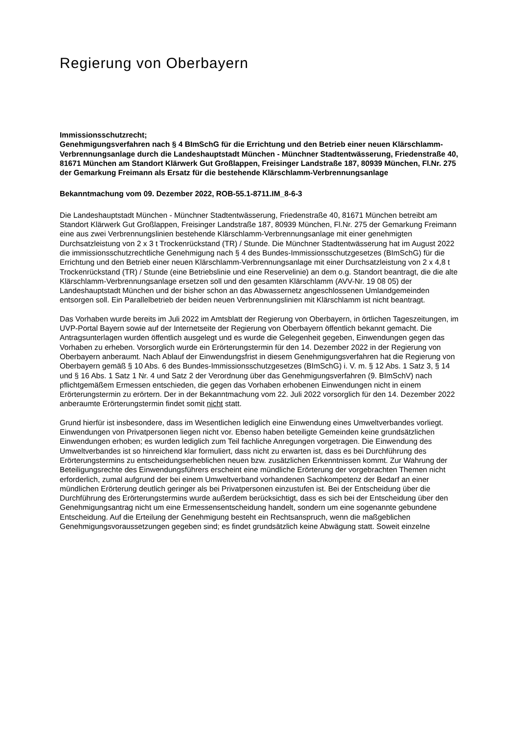Regierung von Oberbayern
Immissionsschutzrecht;
Genehmigungsverfahren nach § 4 BImSchG für die Errichtung und den Betrieb einer neuen Klärschlamm-Verbrennungsanlage durch die Landeshauptstadt München - Münchner Stadtentwässerung, Friedenstraße 40, 81671 München am Standort Klär­werk Gut Großlappen, Freisinger Landstraße 187, 80939 München, Fl.Nr. 275 der Ge­markung Freimann als Ersatz für die bestehende Klärschlamm-Verbrennungsanlage
Bekanntmachung vom 09. Dezember 2022, ROB-55.1-8711.IM_8-6-3
Die Landeshauptstadt München - Münchner Stadtentwässerung, Friedenstraße 40, 81671 München betreibt am Standort Klärwerk Gut Großlappen, Freisinger Landstraße 187, 80939 München, Fl.Nr. 275 der Gemarkung Freimann eine aus zwei Verbrennungslinien bestehen­de Klärschlamm-Verbrennungsanlage mit einer genehmigten Durchsatzleistung von 2 x 3 t Trockenrückstand (TR) / Stunde. Die Münchner Stadtentwässerung hat im August 2022 die immissionsschutzrechtliche Genehmigung nach § 4 des Bundes-Immissionsschutzgesetzes (BImSchG) für die Errichtung und den Betrieb einer neuen Klärschlamm-Verbrennungsanlage mit einer Durchsatzleistung von 2 x 4,8 t Trockenrückstand (TR) / Stun­de (eine Betriebslinie und eine Reservelinie) an dem o.g. Standort beantragt, die die alte Klärschlamm-Verbrennungsanlage ersetzen soll und den gesamten Klärschlamm (AVV-Nr. 19 08 05) der Landeshauptstadt München und der bisher schon an das Abwassernetz ange­schlossenen Umlandgemeinden entsorgen soll. Ein Parallelbetrieb der beiden neuen Ver­brennungslinien mit Klärschlamm ist nicht beantragt.
Das Vorhaben wurde bereits im Juli 2022 im Amtsblatt der Regierung von Oberbayern, in örtlichen Tageszeitungen, im UVP-Portal Bayern sowie auf der Internetseite der Regierung von Oberbayern öffentlich bekannt gemacht. Die Antragsunterlagen wurden öffentlich aus­gelegt und es wurde die Gelegenheit gegeben, Einwendungen gegen das Vorhaben zu erheben. Vorsorglich wurde ein Erörterungstermin für den 14. Dezember 2022 in der Regie­rung von Oberbayern anberaumt. Nach Ablauf der Einwendungsfrist in diesem Genehmi­gungsverfahren hat die Regierung von Oberbayern gemäß § 10 Abs. 6 des Bundes-Immissionsschutzgesetzes (BImSchG) i. V. m. § 12 Abs. 1 Satz 3, § 14 und § 16 Abs. 1 Satz 1 Nr. 4 und Satz 2 der Verordnung über das Genehmigungsverfahren (9. BImSchV) nach pflichtgemäßem Ermessen entschieden, die gegen das Vorhaben erhobenen Ein­wendungen nicht in einem Erörterungstermin zu erörtern. Der in der Bekanntmachung vom 22. Juli 2022 vorsorglich für den 14. Dezember 2022 anberaumte Erörterungstermin findet somit nicht statt.
Grund hierfür ist insbesondere, dass im Wesentlichen lediglich eine Einwendung eines Umweltverbandes vorliegt. Einwendungen von Privatpersonen liegen nicht vor. Ebenso haben beteiligte Gemeinden keine grundsätzlichen Einwendungen erhoben; es wurden lediglich zum Teil fachliche Anregungen vorgetragen. Die Einwendung des Umweltverban­des ist so hinreichend klar formuliert, dass nicht zu erwarten ist, dass es bei Durchführung des Erörterungstermins zu entscheidungserheblichen neuen bzw. zusätzlichen Erkenntnis­sen kommt. Zur Wahrung der Beteiligungsrechte des Einwendungsführers erscheint eine mündliche Erörterung der vorgebrachten Themen nicht erforderlich, zumal aufgrund der bei einem Umweltverband vorhandenen Sachkompetenz der Bedarf an einer mündlichen Erör­terung deutlich geringer als bei Privatpersonen einzustufen ist. Bei der Entscheidung über die Durchführung des Erörterungstermins wurde außerdem berücksichtigt, dass es sich bei der Entscheidung über den Genehmigungsantrag nicht um eine Ermessensentscheidung handelt, sondern um eine sogenannte gebundene Entscheidung. Auf die Erteilung der Ge­nehmigung besteht ein Rechtsanspruch, wenn die maßgeblichen Genehmigungsvoraus­setzungen gegeben sind; es findet grundsätzlich keine Abwägung statt. Soweit einzelne